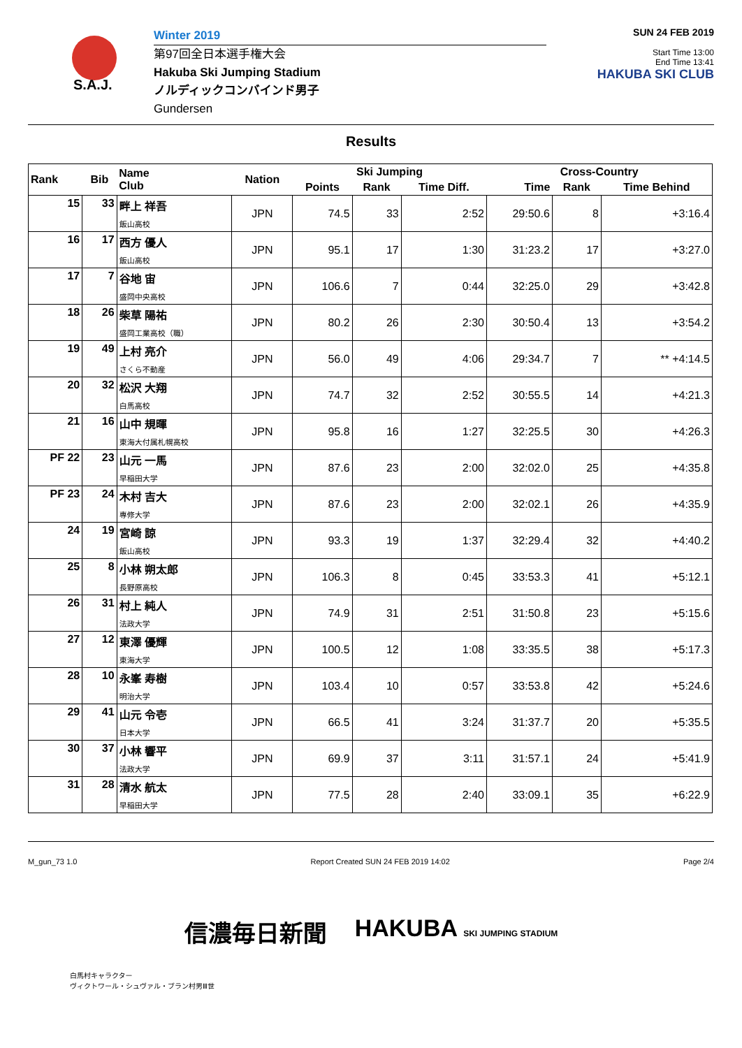S.A.J.
Winter 2019
第97回全日本選手権大会
Hakuba Ski Jumping Stadium
ノルディックコンバインド男子
Gundersen
SUN 24 FEB 2019
Start Time 13:00
End Time 13:41
HAKUBA SKI CLUB
Results
| Rank | Bib | Name Club | Nation | Ski Jumping | | | Cross-Country | | |
| --- | --- | --- | --- | --- | --- | --- | --- | --- | --- |
| | | | | Points | Rank | Time Diff. | Time | Rank | Time Behind |
| 15 | 33 | 畔上 祥吾 飯山高校 | JPN | 74.5 | 33 | 2:52 | 29:50.6 | 8 | +3:16.4 |
| 16 | 17 | 西方 優人 飯山高校 | JPN | 95.1 | 17 | 1:30 | 31:23.2 | 17 | +3:27.0 |
| 17 | 7 | 谷地 宙 盛岡中央高校 | JPN | 106.6 | 7 | 0:44 | 32:25.0 | 29 | +3:42.8 |
| 18 | 26 | 柴草 陽祐 盛岡工業高校（職） | JPN | 80.2 | 26 | 2:30 | 30:50.4 | 13 | +3:54.2 |
| 19 | 49 | 上村 亮介 さくら不動産 | JPN | 56.0 | 49 | 4:06 | 29:34.7 | 7 | ** +4:14.5 |
| 20 | 32 | 松沢 大翔 白馬高校 | JPN | 74.7 | 32 | 2:52 | 30:55.5 | 14 | +4:21.3 |
| 21 | 16 | 山中 規暉 東海大付属札幌高校 | JPN | 95.8 | 16 | 1:27 | 32:25.5 | 30 | +4:26.3 |
| PF 22 | 23 | 山元 一馬 早稲田大学 | JPN | 87.6 | 23 | 2:00 | 32:02.0 | 25 | +4:35.8 |
| PF 23 | 24 | 木村 吉大 専修大学 | JPN | 87.6 | 23 | 2:00 | 32:02.1 | 26 | +4:35.9 |
| 24 | 19 | 宮崎 諒 飯山高校 | JPN | 93.3 | 19 | 1:37 | 32:29.4 | 32 | +4:40.2 |
| 25 | 8 | 小林 朔太郎 長野原高校 | JPN | 106.3 | 8 | 0:45 | 33:53.3 | 41 | +5:12.1 |
| 26 | 31 | 村上 純人 法政大学 | JPN | 74.9 | 31 | 2:51 | 31:50.8 | 23 | +5:15.6 |
| 27 | 12 | 東澤 優輝 東海大学 | JPN | 100.5 | 12 | 1:08 | 33:35.5 | 38 | +5:17.3 |
| 28 | 10 | 永峯 寿樹 明治大学 | JPN | 103.4 | 10 | 0:57 | 33:53.8 | 42 | +5:24.6 |
| 29 | 41 | 山元 令壱 日本大学 | JPN | 66.5 | 41 | 3:24 | 31:37.7 | 20 | +5:35.5 |
| 30 | 37 | 小林 響平 法政大学 | JPN | 69.9 | 37 | 3:11 | 31:57.1 | 24 | +5:41.9 |
| 31 | 28 | 清水 航太 早稲田大学 | JPN | 77.5 | 28 | 2:40 | 33:09.1 | 35 | +6:22.9 |
M_gun_73 1.0 Report Created SUN 24 FEB 2019 14:02 Page 2/4
信濃毎日新聞 HAKUBA SKI JUMPING STADIUM
白馬村キャラクター
ヴィクトワール・シュヴァル・ブラン村男Ⅲ世